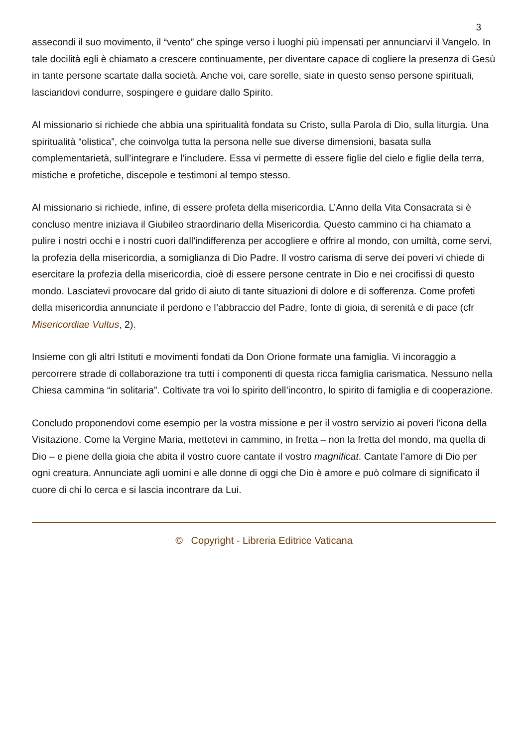3
assecondi il suo movimento, il “vento” che spinge verso i luoghi più impensati per annunciarvi il Vangelo. In tale docilità egli è chiamato a crescere continuamente, per diventare capace di cogliere la presenza di Gesù in tante persone scartate dalla società. Anche voi, care sorelle, siate in questo senso persone spirituali, lasciandovi condurre, sospingere e guidare dallo Spirito.
Al missionario si richiede che abbia una spiritualità fondata su Cristo, sulla Parola di Dio, sulla liturgia. Una spiritualità “olistica”, che coinvolga tutta la persona nelle sue diverse dimensioni, basata sulla complementarietà, sull’integrare e l’includere. Essa vi permette di essere figlie del cielo e figlie della terra, mistiche e profetiche, discepole e testimoni al tempo stesso.
Al missionario si richiede, infine, di essere profeta della misericordia. L’Anno della Vita Consacrata si è concluso mentre iniziava il Giubileo straordinario della Misericordia. Questo cammino ci ha chiamato a pulire i nostri occhi e i nostri cuori dall’indifferenza per accogliere e offrire al mondo, con umiltà, come servi, la profezia della misericordia, a somiglianza di Dio Padre. Il vostro carisma di serve dei poveri vi chiede di esercitare la profezia della misericordia, cioè di essere persone centrate in Dio e nei crocifissi di questo mondo. Lasciatevi provocare dal grido di aiuto di tante situazioni di dolore e di sofferenza. Come profeti della misericordia annunciate il perdono e l’abbraccio del Padre, fonte di gioia, di serenità e di pace (cfr Misericordiae Vultus, 2).
Insieme con gli altri Istituti e movimenti fondati da Don Orione formate una famiglia. Vi incoraggio a percorrere strade di collaborazione tra tutti i componenti di questa ricca famiglia carismatica. Nessuno nella Chiesa cammina “in solitaria”. Coltivate tra voi lo spirito dell’incontro, lo spirito di famiglia e di cooperazione.
Concludo proponendovi come esempio per la vostra missione e per il vostro servizio ai poveri l’icona della Visitazione. Come la Vergine Maria, mettetevi in cammino, in fretta – non la fretta del mondo, ma quella di Dio – e piene della gioia che abita il vostro cuore cantate il vostro magnificat. Cantate l’amore di Dio per ogni creatura. Annunciate agli uomini e alle donne di oggi che Dio è amore e può colmare di significato il cuore di chi lo cerca e si lascia incontrare da Lui.
© Copyright - Libreria Editrice Vaticana